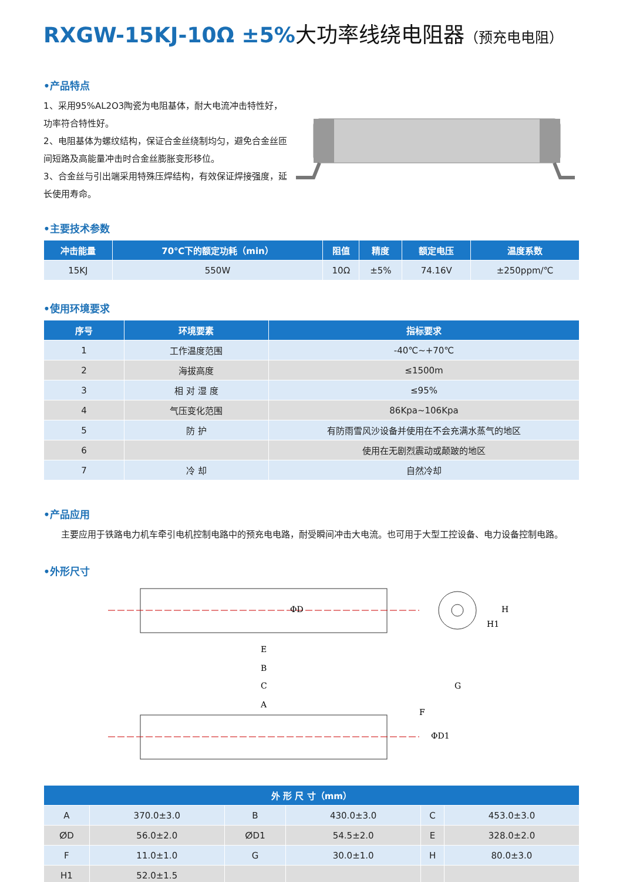RXGW-15KJ-10Ω ±5%大功率线绕电阻器（预充电电阻）
•产品特点
1、采用95%AL2O3陶瓷为电阻基体，耐大电流冲击特性好，功率符合特性好。
2、电阻基体为螺纹结构，保证合金丝绕制均匀，避免合金丝匝间短路及高能量冲击时合金丝膨胀变形移位。
3、合金丝与引出端采用特殊压焊结构，有效保证焊接强度，延长使用寿命。
•主要技术参数
| 冲击能量 | 70℃下的额定功耗（min） | 阻值 | 精度 | 额定电压 | 温度系数 |
| --- | --- | --- | --- | --- | --- |
| 15KJ | 550W | 10Ω | ±5% | 74.16V | ±250ppm/℃ |
•使用环境要求
| 序号 | 环境要素 | 指标要求 |
| --- | --- | --- |
| 1 | 工作温度范围 | -40℃~+70℃ |
| 2 | 海拔高度 | ≤1500m |
| 3 | 相 对 湿 度 | ≤95% |
| 4 | 气压变化范围 | 86Kpa~106Kpa |
| 5 | 防 护 | 有防雨雪风沙设备并使用在不会充满水蒸气的地区 |
| 6 | | 使用在无剧烈震动或颠跛的地区 |
| 7 | 冷 却 | 自然冷却 |
•产品应用
　　主要应用于铁路电力机车牵引电机控制电路中的预充电电路，耐受瞬间冲击大电流。也可用于大型工控设备、电力设备控制电路。
•外形尺寸
E
B
C
A
ΦD
H1
H
G
ΦD1
F
| 外 形 尺 寸（mm） | | | | | |
| --- | --- | --- | --- | --- | --- |
| A | 370.0±3.0 | B | 430.0±3.0 | C | 453.0±3.0 |
| ⵁD | 56.0±2.0 | ⵁD1 | 54.5±2.0 | E | 328.0±2.0 |
| F | 11.0±1.0 | G | 30.0±1.0 | H | 80.0±3.0 |
| H1 | 52.0±1.5 | | | | |